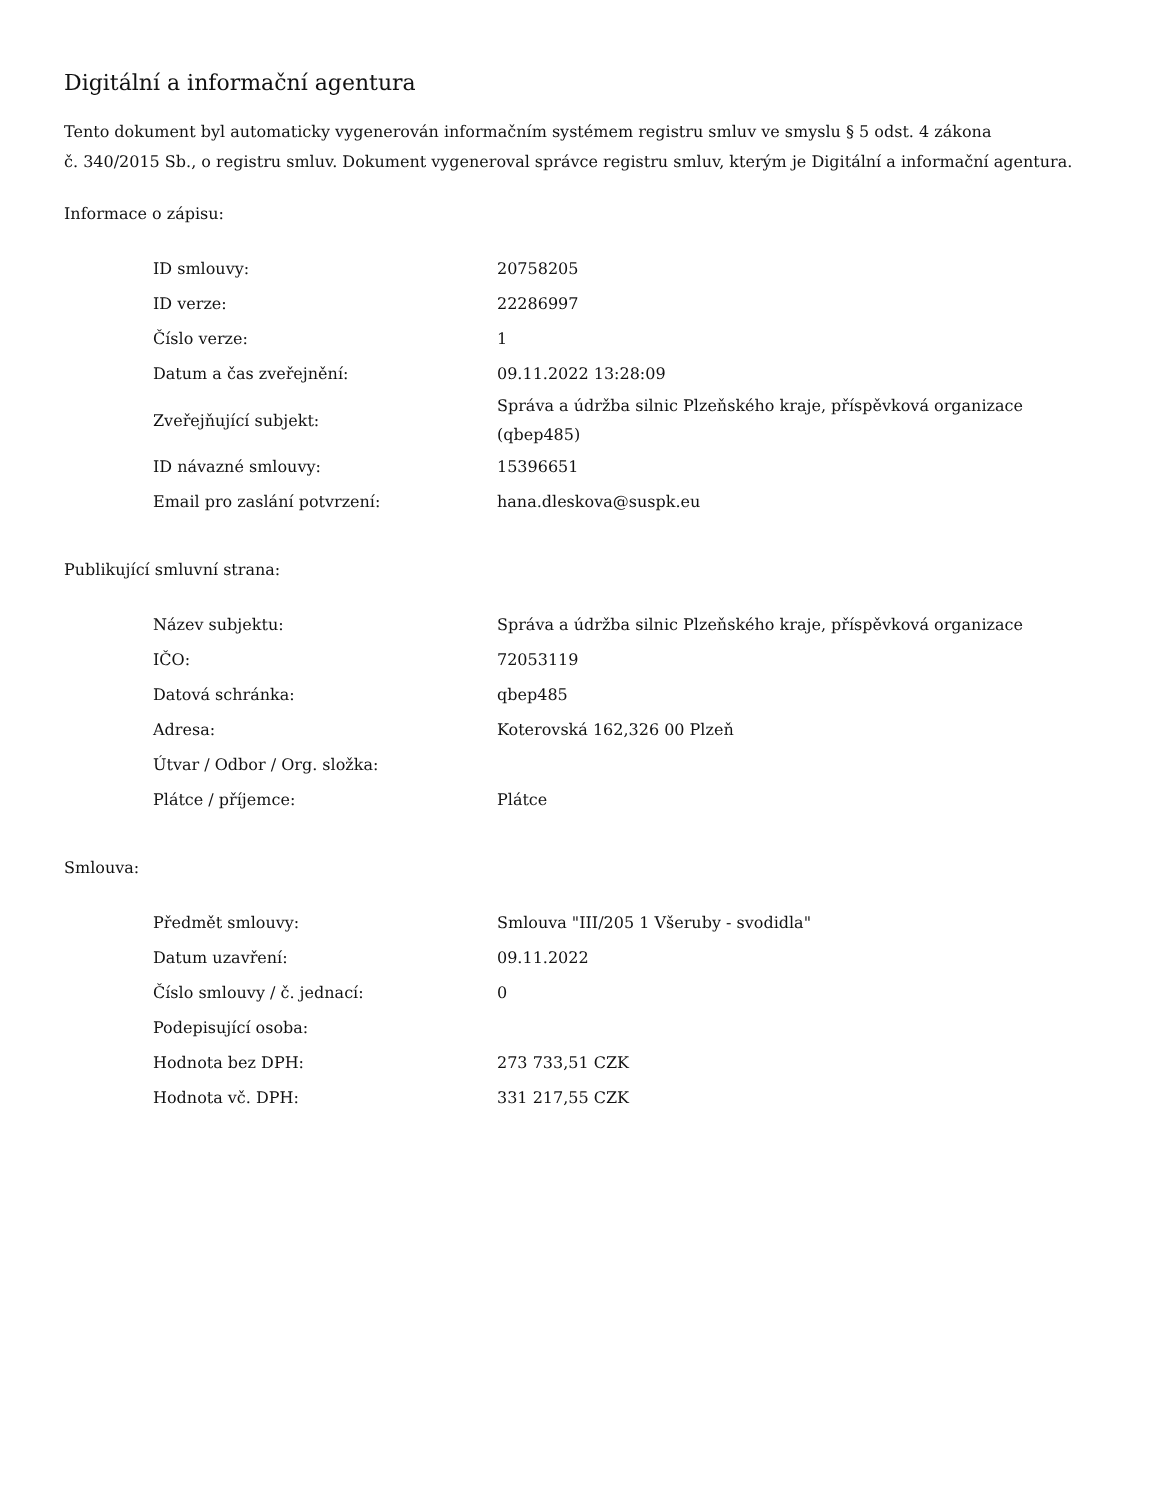Digitální a informační agentura
Tento dokument byl automaticky vygenerován informačním systémem registru smluv ve smyslu § 5 odst. 4 zákona
č. 340/2015 Sb., o registru smluv. Dokument vygeneroval správce registru smluv, kterým je Digitální a informační agentura.
Informace o zápisu:
| ID smlouvy: | 20758205 |
| ID verze: | 22286997 |
| Číslo verze: | 1 |
| Datum a čas zveřejnění: | 09.11.2022 13:28:09 |
| Zveřejňující subjekt: | Správa a údržba silnic Plzeňského kraje, příspěvková organizace (qbep485) |
| ID návazné smlouvy: | 15396651 |
| Email pro zaslání potvrzení: | hana.dleskova@suspk.eu |
Publikující smluvní strana:
| Název subjektu: | Správa a údržba silnic Plzeňského kraje, příspěvková organizace |
| IČO: | 72053119 |
| Datová schránka: | qbep485 |
| Adresa: | Koterovská 162,326 00 Plzeň |
| Útvar / Odbor / Org. složka: | |
| Plátce / příjemce: | Plátce |
Smlouva:
| Předmět smlouvy: | Smlouva "III/205 1 Všeruby - svodidla" |
| Datum uzavření: | 09.11.2022 |
| Číslo smlouvy / č. jednací: | 0 |
| Podepisující osoba: | |
| Hodnota bez DPH: | 273 733,51 CZK |
| Hodnota vč. DPH: | 331 217,55 CZK |